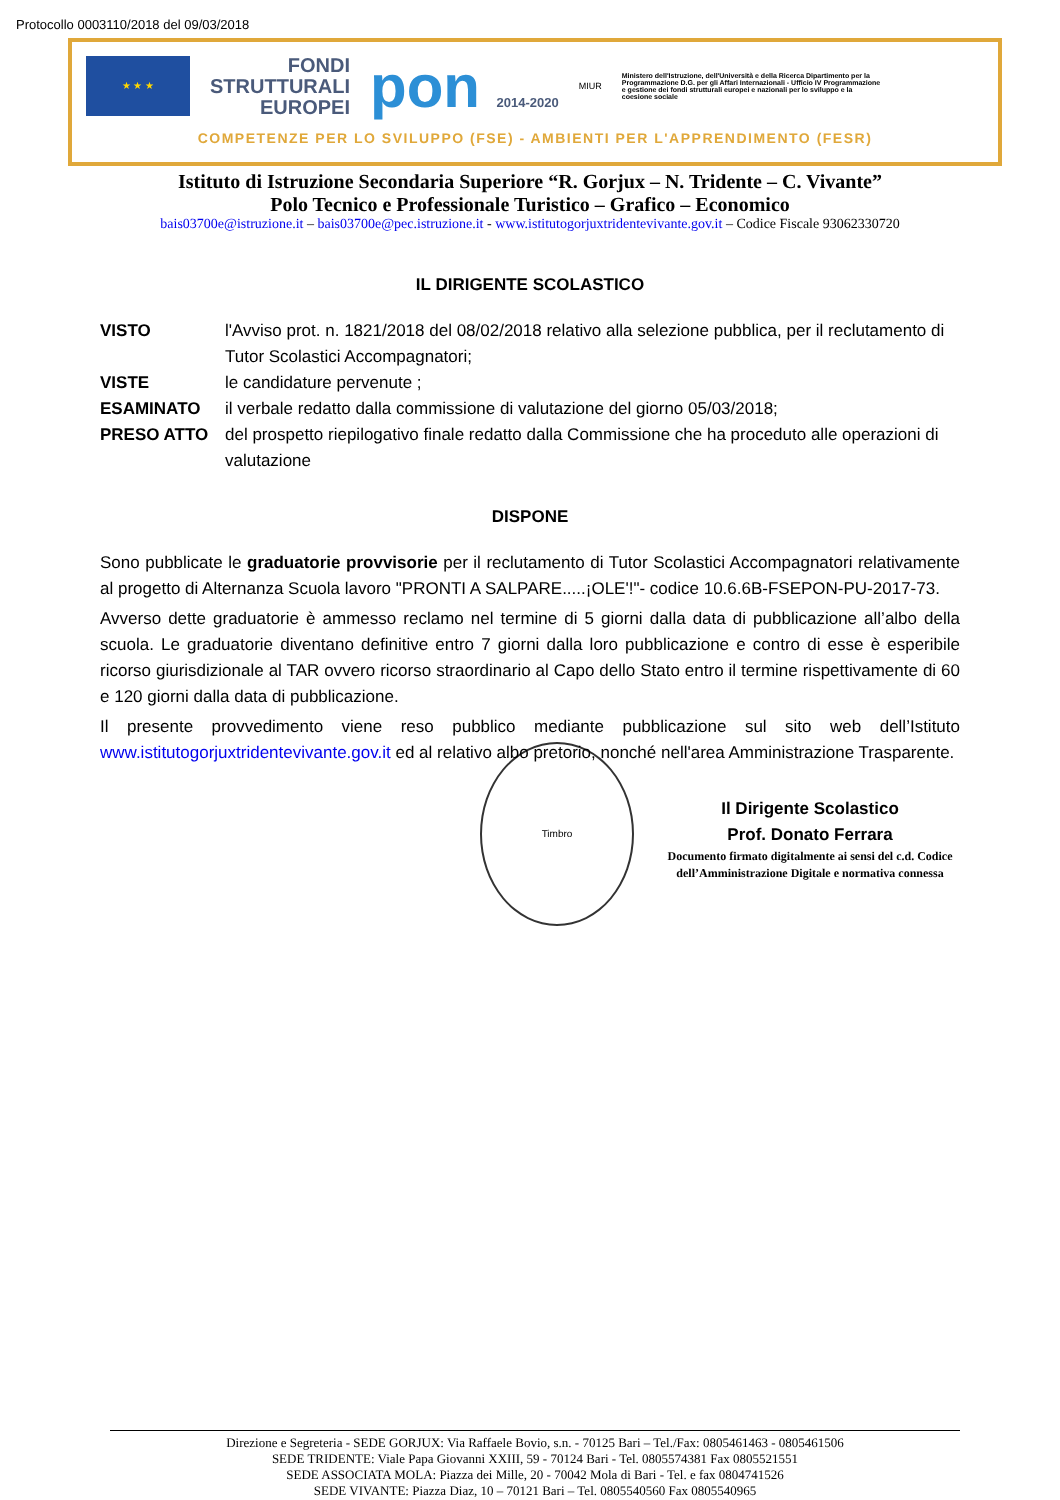Protocollo 0003110/2018 del 09/03/2018
★ ★ ★
FONDI
STRUTTURALI
EUROPEI
pon 2014-2020
MIUR
Ministero dell'Istruzione, dell'Università e della Ricerca Dipartimento per la Programmazione D.G. per gli Affari Internazionali - Ufficio IV Programmazione e gestione dei fondi strutturali europei e nazionali per lo sviluppo e la coesione sociale
COMPETENZE PER LO SVILUPPO (FSE) - AMBIENTI PER L'APPRENDIMENTO (FESR)
Istituto di Istruzione Secondaria Superiore “R. Gorjux – N. Tridente – C. Vivante”
Polo Tecnico e Professionale Turistico – Grafico – Economico
bais03700e@istruzione.it – bais03700e@pec.istruzione.it - www.istitutogorjuxtridentevivante.gov.it – Codice Fiscale 93062330720
IL DIRIGENTE SCOLASTICO
VISTO l'Avviso prot. n. 1821/2018 del 08/02/2018 relativo alla selezione pubblica, per il reclutamento di Tutor Scolastici Accompagnatori;
VISTE le candidature pervenute ;
ESAMINATO il verbale redatto dalla commissione di valutazione del giorno 05/03/2018;
PRESO ATTO del prospetto riepilogativo finale redatto dalla Commissione che ha proceduto alle operazioni di valutazione
DISPONE
Sono pubblicate le graduatorie provvisorie per il reclutamento di Tutor Scolastici Accompagnatori relativamente al progetto di Alternanza Scuola lavoro "PRONTI A SALPARE.....¡OLE'!"- codice 10.6.6B-FSEPON-PU-2017-73.
Avverso dette graduatorie è ammesso reclamo nel termine di 5 giorni dalla data di pubblicazione all’albo della scuola. Le graduatorie diventano definitive entro 7 giorni dalla loro pubblicazione e contro di esse è esperibile ricorso giurisdizionale al TAR ovvero ricorso straordinario al Capo dello Stato entro il termine rispettivamente di 60 e 120 giorni dalla data di pubblicazione.
Il presente provvedimento viene reso pubblico mediante pubblicazione sul sito web dell’Istituto www.istitutogorjuxtridentevivante.gov.it ed al relativo albo pretorio, nonché nell'area Amministrazione Trasparente.
Il Dirigente Scolastico
Prof. Donato Ferrara
Documento firmato digitalmente ai sensi del c.d. Codice dell’Amministrazione Digitale e normativa connessa
Timbro
Direzione e Segreteria - SEDE GORJUX: Via Raffaele Bovio, s.n. - 70125 Bari – Tel./Fax: 0805461463 - 0805461506
SEDE TRIDENTE: Viale Papa Giovanni XXIII, 59 - 70124 Bari - Tel. 0805574381 Fax 0805521551
SEDE ASSOCIATA MOLA: Piazza dei Mille, 20 - 70042 Mola di Bari - Tel. e fax 0804741526
SEDE VIVANTE: Piazza Diaz, 10 – 70121 Bari – Tel. 0805540560 Fax 0805540965